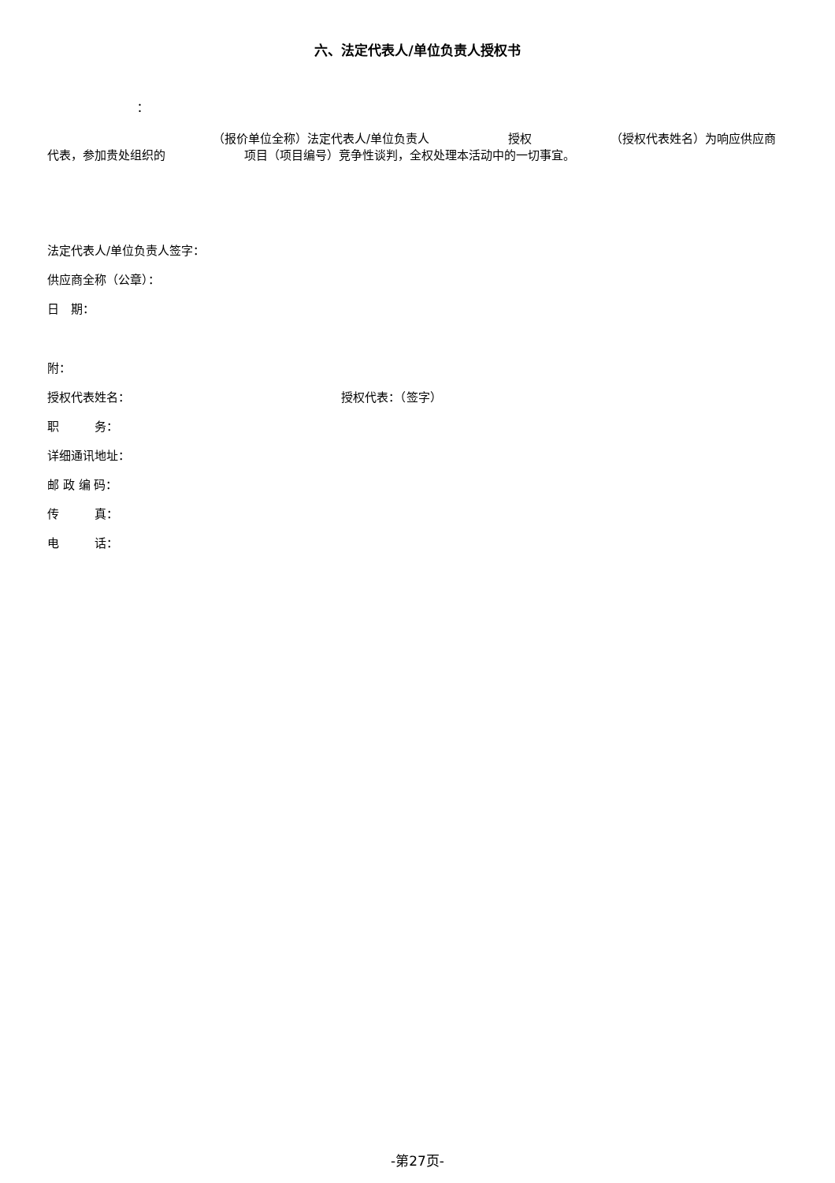六、法定代表人/单位负责人授权书
：
（报价单位全称）法定代表人/单位负责人 授权 （授权代表姓名）为响应供应商代表，参加贵处组织的 项目（项目编号）竞争性谈判，全权处理本活动中的一切事宜。
法定代表人/单位负责人签字：
供应商全称（公章）：
日　期：
附：
授权代表姓名： 授权代表：（签字）
职　　　务：
详细通讯地址：
邮 政 编 码：
传　　　真：
电　　　话：
-第27页-